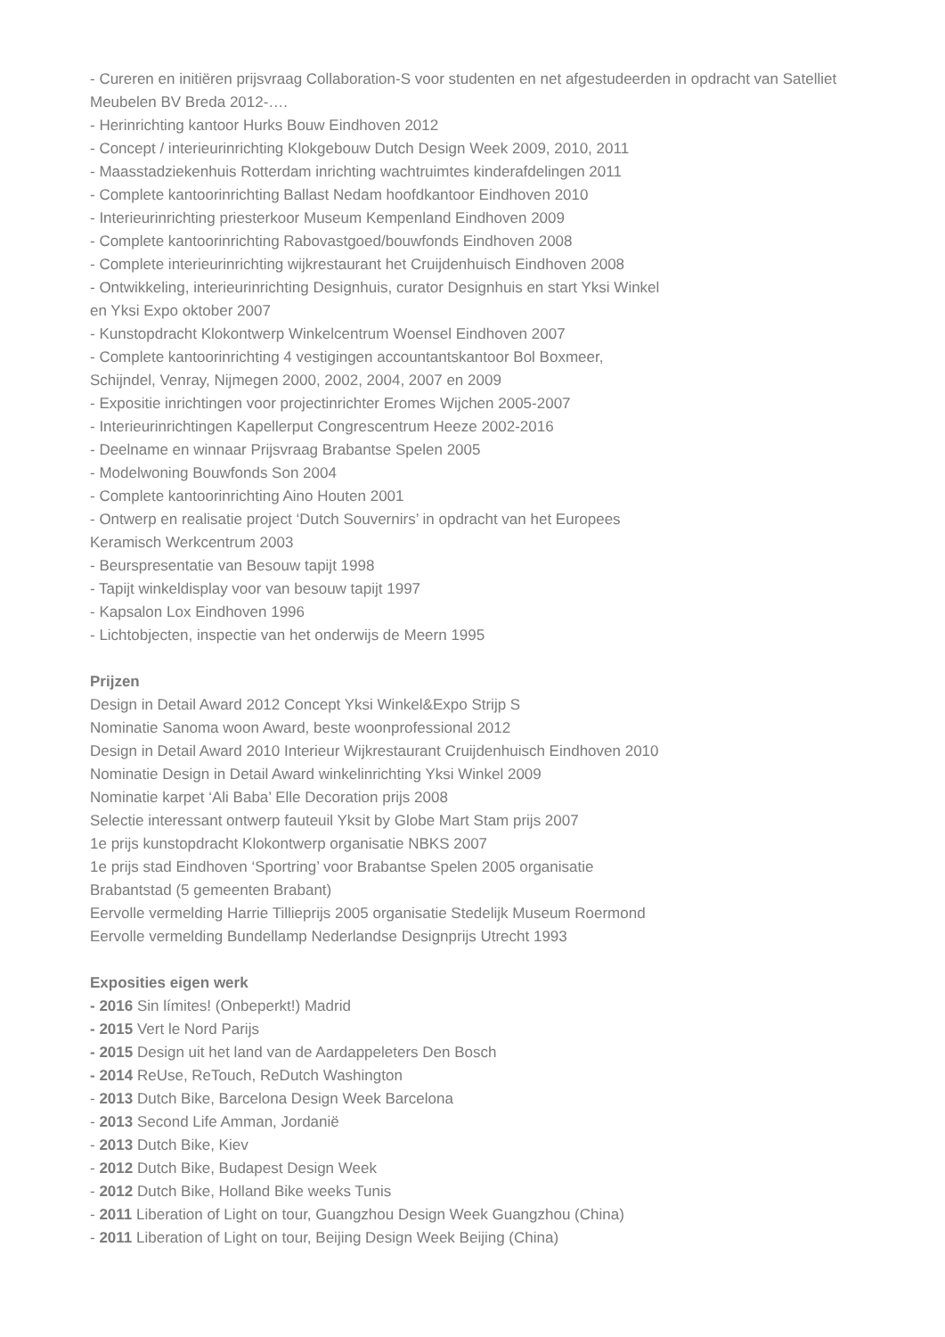- Cureren en initiëren prijsvraag Collaboration-S voor studenten en net afgestudeerden in opdracht van Satelliet Meubelen BV Breda 2012-….
- Herinrichting kantoor Hurks Bouw Eindhoven 2012
- Concept / interieurinrichting Klokgebouw Dutch Design Week 2009, 2010, 2011
- Maasstadziekenhuis Rotterdam inrichting wachtruimtes kinderafdelingen 2011
- Complete kantoorinrichting Ballast Nedam hoofdkantoor Eindhoven 2010
- Interieurinrichting priesterkoor Museum Kempenland Eindhoven 2009
- Complete kantoorinrichting Rabovastgoed/bouwfonds Eindhoven 2008
- Complete interieurinrichting wijkrestaurant het Cruijdenhuisch Eindhoven 2008
- Ontwikkeling, interieurinrichting Designhuis, curator Designhuis en start Yksi Winkel
en Yksi Expo oktober 2007
- Kunstopdracht Klokontwerp Winkelcentrum Woensel Eindhoven 2007
- Complete kantoorinrichting 4 vestigingen accountantskantoor Bol Boxmeer,
Schijndel, Venray, Nijmegen 2000, 2002, 2004, 2007 en 2009
- Expositie inrichtingen voor projectinrichter Eromes Wijchen 2005-2007
- Interieurinrichtingen Kapellerput Congrescentrum Heeze 2002-2016
- Deelname en winnaar Prijsvraag Brabantse Spelen 2005
- Modelwoning Bouwfonds Son 2004
- Complete kantoorinrichting Aino Houten 2001
- Ontwerp en realisatie project ‘Dutch Souvernirs’ in opdracht van het Europees
Keramisch Werkcentrum 2003
- Beurspresentatie van Besouw tapijt 1998
- Tapijt winkeldisplay voor van besouw tapijt 1997
- Kapsalon Lox Eindhoven 1996
- Lichtobjecten, inspectie van het onderwijs de Meern 1995
Prijzen
Design in Detail Award 2012 Concept Yksi Winkel&Expo Strijp S
Nominatie Sanoma woon Award, beste woonprofessional 2012
Design in Detail Award 2010 Interieur Wijkrestaurant Cruijdenhuisch Eindhoven 2010
Nominatie Design in Detail Award winkelinrichting Yksi Winkel 2009
Nominatie karpet ‘Ali Baba’ Elle Decoration prijs 2008
Selectie interessant ontwerp fauteuil Yksit by Globe Mart Stam prijs 2007
1e prijs kunstopdracht Klokontwerp organisatie NBKS 2007
1e prijs stad Eindhoven ‘Sportring’ voor Brabantse Spelen 2005 organisatie
Brabantstad (5 gemeenten Brabant)
Eervolle vermelding Harrie Tillieprijs 2005 organisatie Stedelijk Museum Roermond
Eervolle vermelding Bundellamp Nederlandse Designprijs Utrecht 1993
Exposities eigen werk
- 2016 Sin límites! (Onbeperkt!) Madrid
- 2015 Vert le Nord Parijs
- 2015 Design uit het land van de Aardappeleters Den Bosch
- 2014 ReUse, ReTouch, ReDutch Washington
- 2013 Dutch Bike, Barcelona Design Week Barcelona
- 2013 Second Life Amman, Jordanië
- 2013 Dutch Bike, Kiev
- 2012 Dutch Bike, Budapest Design Week
- 2012 Dutch Bike, Holland Bike weeks Tunis
- 2011 Liberation of Light on tour, Guangzhou Design Week Guangzhou (China)
- 2011 Liberation of Light on tour, Beijing Design Week Beijing (China)